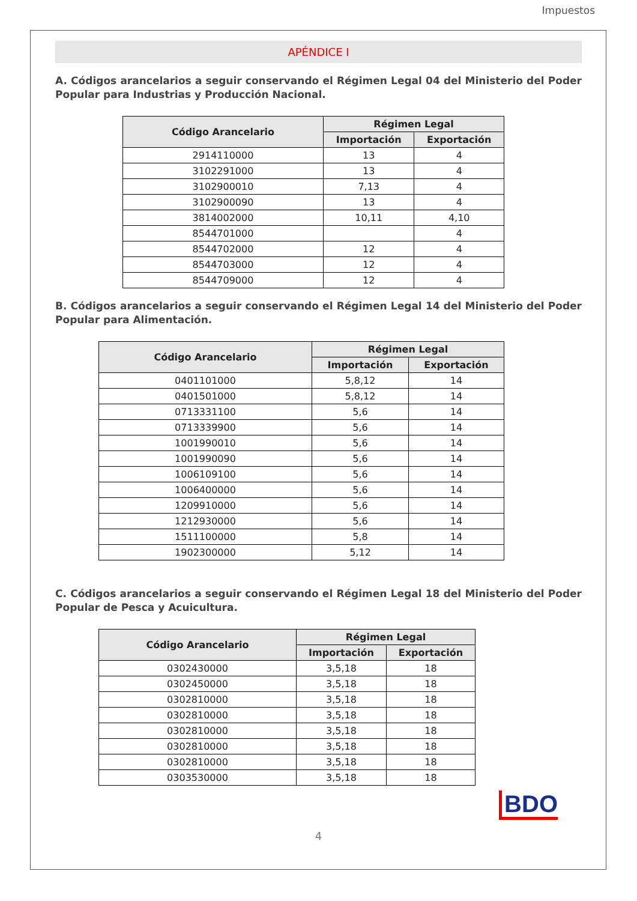Impuestos
APÉNDICE I
A. Códigos arancelarios a seguir conservando el Régimen Legal 04 del Ministerio del Poder Popular para Industrias y Producción Nacional.
| Código Arancelario | Régimen Legal | |
| --- | --- | --- |
| | Importación | Exportación |
| 2914110000 | 13 | 4 |
| 3102291000 | 13 | 4 |
| 3102900010 | 7,13 | 4 |
| 3102900090 | 13 | 4 |
| 3814002000 | 10,11 | 4,10 |
| 8544701000 | | 4 |
| 8544702000 | 12 | 4 |
| 8544703000 | 12 | 4 |
| 8544709000 | 12 | 4 |
B. Códigos arancelarios a seguir conservando el Régimen Legal 14 del Ministerio del Poder Popular para Alimentación.
| Código Arancelario | Régimen Legal | |
| --- | --- | --- |
| | Importación | Exportación |
| 0401101000 | 5,8,12 | 14 |
| 0401501000 | 5,8,12 | 14 |
| 0713331100 | 5,6 | 14 |
| 0713339900 | 5,6 | 14 |
| 1001990010 | 5,6 | 14 |
| 1001990090 | 5,6 | 14 |
| 1006109100 | 5,6 | 14 |
| 1006400000 | 5,6 | 14 |
| 1209910000 | 5,6 | 14 |
| 1212930000 | 5,6 | 14 |
| 1511100000 | 5,8 | 14 |
| 1902300000 | 5,12 | 14 |
C. Códigos arancelarios a seguir conservando el Régimen Legal 18 del Ministerio del Poder Popular de Pesca y Acuicultura.
| Código Arancelario | Régimen Legal | |
| --- | --- | --- |
| | Importación | Exportación |
| 0302430000 | 3,5,18 | 18 |
| 0302450000 | 3,5,18 | 18 |
| 0302810000 | 3,5,18 | 18 |
| 0302810000 | 3,5,18 | 18 |
| 0302810000 | 3,5,18 | 18 |
| 0302810000 | 3,5,18 | 18 |
| 0302810000 | 3,5,18 | 18 |
| 0303530000 | 3,5,18 | 18 |
BDO
4